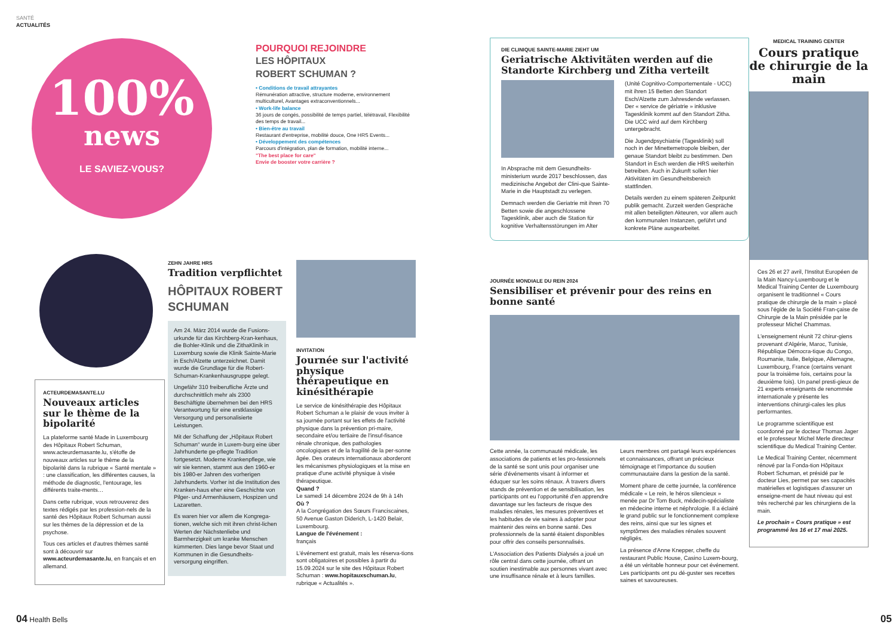SANTÉ
ACTUALITÉS
100%
news
LE SAVIEZ-VOUS?
POURQUOI REJOINDRE
LES HÔPITAUX
ROBERT SCHUMAN ?
• Conditions de travail attrayantes
Rémunération attractive, structure moderne, environnement multiculturel, Avantages extraconventionnels...
• Work-life balance
36 jours de congés, possibilité de temps partiel, télétravail, Flexibilité des temps de travail...
• Bien-être au travail
Restaurant d'entreprise, mobilité douce, One HRS Events...
• Développement des compétences
Parcours d'intégration, plan de formation, mobilité interne...
"The best place for care"
Envie de booster votre carrière ?
ACTEURDEMASANTE.LU
Nouveaux articles sur le thème de la bipolarité
La plateforme santé Made in Luxembourg des Hôpitaux Robert Schuman, www.acteurdemasante.lu, s'étoffe de nouveaux articles sur le thème de la bipolarité dans la rubrique « Santé mentale » : une classification, les différentes causes, la méthode de diagnostic, l'entourage, les différents traite-ments…
Dans cette rubrique, vous retrouverez des textes rédigés par les profession-nels de la santé des Hôpitaux Robert Schuman aussi sur les thèmes de la dépression et de la psychose.
Tous ces articles et d'autres thèmes santé sont à découvrir sur www.acteurdemasante.lu, en français et en allemand.
ZEHN JAHRE HRS
Tradition verpflichtet
HÔPITAUX ROBERT SCHUMAN
Am 24. März 2014 wurde die Fusions-urkunde für das Kirchberg-Kran-kenhaus, die Bohler-Klinik und die ZithaKlinik in Luxemburg sowie die Klinik Sainte-Marie in Esch/Alzette unterzeichnet. Damit wurde die Grundlage für die Robert-Schuman-Krankenhausgruppe gelegt.
Ungefähr 310 freiberufliche Ärzte und durchschnittlich mehr als 2300 Beschäftigte übernehmen bei den HRS Verantwortung für eine erstklassige Versorgung und personalisierte Leistungen.
Mit der Schaffung der „Hôpitaux Robert Schuman“ wurde in Luxem-burg eine über Jahrhunderte ge-pflegte Tradition fortgesetzt. Moderne Krankenpflege, wie wir sie kennen, stammt aus den 1960-er bis 1980-er Jahren des vorherigen Jahrhunderts. Vorher ist die Institution des Kranken-haus eher eine Geschichte von Pilger- und Armenhäusern, Hospizen und Lazaretten.
Es waren hier vor allem die Kongrega-tionen, welche sich mit ihren christ-lichen Werten der Nächstenliebe und Barmherzigkeit um kranke Menschen kümmerten. Dies lange bevor Staat und Kommunen in die Gesundheits-versorgung eingriffen.
INVITATION
Journée sur l'activité physique thérapeutique en kinésithérapie
Le service de kinésithérapie des Hôpitaux Robert Schuman a le plaisir de vous inviter à sa journée portant sur les effets de l'activité physique dans la prévention pri-maire, secondaire et/ou tertiaire de l'insuf-fisance rénale chronique, des pathologies oncologiques et de la fragilité de la per-sonne âgée. Des orateurs internationaux aborderont les mécanismes physiologiques et la mise en pratique d'une activité physique à visée thérapeutique.
Quand ?
Le samedi 14 décembre 2024 de 9h à 14h
Où ?
A la Congrégation des Sœurs Franciscaines, 50 Avenue Gaston Diderich, L-1420 Belair, Luxembourg.
Langue de l'événement :
français
L'événement est gratuit, mais les réserva-tions sont obligatoires et possibles à partir du 15.09.2024 sur le site des Hôpitaux Robert Schuman : www.hopitauxschuman.lu, rubrique « Actualités ».
04 Health Bells
DIE CLINIQUE SAINTE-MARIE ZIEHT UM
Geriatrische Aktivitäten werden auf die Standorte Kirchberg und Zitha verteilt
In Absprache mit dem Gesundheits-ministerium wurde 2017 beschlossen, das medizinische Angebot der Clini-que Sainte-Marie in die Hauptstadt zu verlegen.
Demnach werden die Geriatrie mit ihren 70 Betten sowie die angeschlossene Tagesklinik, aber auch die Station für kognitive Verhaltensstörungen im Alter (Unité Cognitivo-Comportementale - UCC) mit ihren 15 Betten den Standort Esch/Alzette zum Jahresdende verlassen. Der « service de gériatrie » inklusive Tagesklinik kommt auf den Standort Zitha. Die UCC wird auf dem Kirchberg untergebracht.
Die Jugendpsychiatrie (Tagesklinik) soll noch in der Minettemetropole bleiben, der genaue Standort bleibt zu bestimmen. Den Standort in Esch werden die HRS weiterhin betreiben. Auch in Zukunft sollen hier Aktivitäten im Gesundheitsbereich stattfinden.
Details werden zu einem späteren Zeitpunkt publik gemacht. Zurzeit werden Gespräche mit allen beteiligten Akteuren, vor allem auch den kommunalen Instanzen, geführt und konkrete Pläne ausgearbeitet.
JOURNÉE MONDIALE DU REIN 2024
Sensibiliser et prévenir pour des reins en bonne santé
Cette année, la communauté médicale, les associations de patients et les pro-fessionnels de la santé se sont unis pour organiser une série d'événements visant à informer et éduquer sur les soins rénaux. À travers divers stands de prévention et de sensibilisation, les participants ont eu l'opportunité d'en apprendre davantage sur les facteurs de risque des maladies rénales, les mesures préventives et les habitudes de vie saines à adopter pour maintenir des reins en bonne santé. Des professionnels de la santé étaient disponibles pour offrir des conseils personnalisés.
L'Association des Patients Dialysés a joué un rôle central dans cette journée, offrant un soutien inestimable aux personnes vivant avec une insuffisance rénale et à leurs familles. Leurs membres ont partagé leurs expériences et connaissances, offrant un précieux témoignage et l'importance du soutien communautaire dans la gestion de la santé.
Moment phare de cette journée, la conférence médicale « Le rein, le héros silencieux » menée par Dr Tom Buck, médecin-spécialiste en médecine interne et néphrologie. Il a éclairé le grand public sur le fonctionnement complexe des reins, ainsi que sur les signes et symptômes des maladies rénales souvent négligés.
La présence d'Anne Knepper, cheffe du restaurant Public House, Casino Luxem-bourg, a été un véritable honneur pour cet événement. Les participants ont pu dé-guster ses recettes saines et savoureuses.
MEDICAL TRAINING CENTER
Cours pratique de chirurgie de la main
Ces 26 et 27 avril, l'Institut Européen de la Main Nancy-Luxembourg et le Medical Training Center de Luxembourg organisent le traditionnel « Cours pratique de chirurgie de la main » placé sous l'égide de la Société Fran-çaise de Chirurgie de la Main présidée par le professeur Michel Chammas.
L'enseignement réunit 72 chirur-giens provenant d'Algérie, Maroc, Tunisie, République Démocra-tique du Congo, Roumanie, Italie, Belgique, Allemagne, Luxembourg, France (certains venant pour la troisième fois, certains pour la deuxième fois). Un panel presti-gieux de 21 experts enseignants de renommée internationale y présente les interventions chirurgi-cales les plus performantes.
Le programme scientifique est coordonné par le docteur Thomas Jager et le professeur Michel Merle directeur scientifique du Medical Training Center.
Le Medical Training Center, récemment rénové par la Fonda-tion Hôpitaux Robert Schuman, et présidé par le docteur Lies, permet par ses capacités matérielles et logistiques d'assurer un enseigne-ment de haut niveau qui est très recherché par les chirurgiens de la main.
Le prochain « Cours pratique » est programmé les 16 et 17 mai 2025.
05